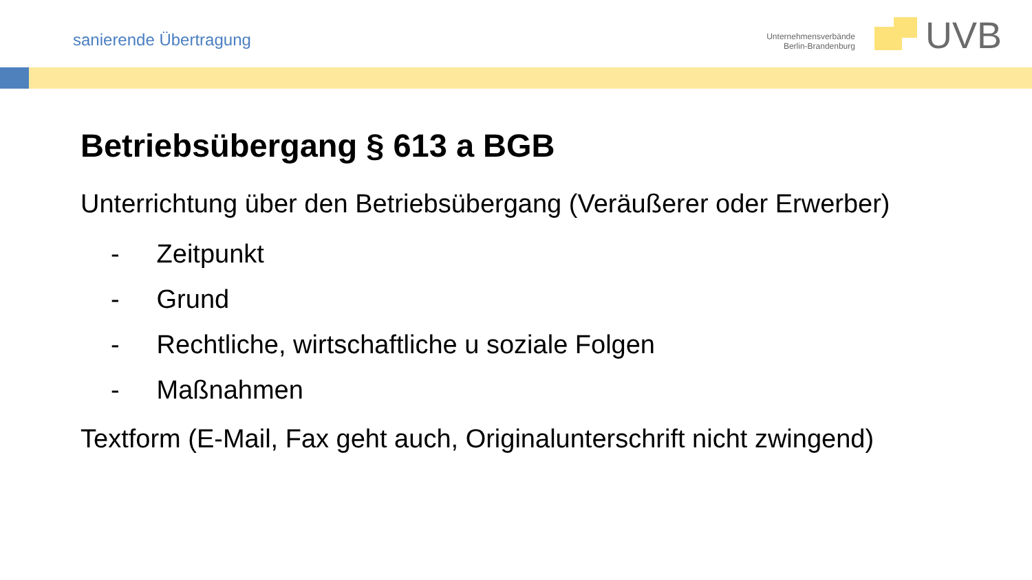sanierende Übertragung
Unternehmensverbände
Berlin-Brandenburg
UVB
Betriebsübergang § 613 a BGB
Unterrichtung über den Betriebsübergang (Veräußerer oder Erwerber)
- Zeitpunkt
- Grund
- Rechtliche, wirtschaftliche u soziale Folgen
- Maßnahmen
Textform (E-Mail, Fax geht auch, Originalunterschrift nicht zwingend)